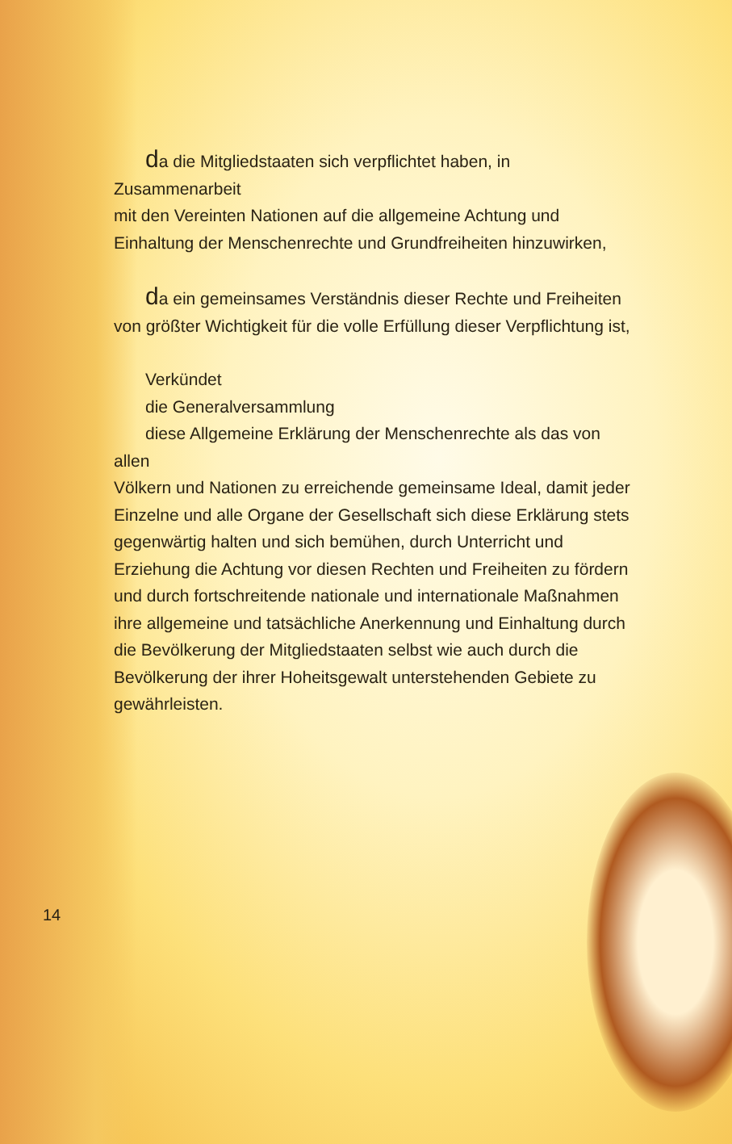da die Mitgliedstaaten sich verpflichtet haben, in Zusammenarbeit
mit den Vereinten Nationen auf die allgemeine Achtung und Einhaltung der Menschenrechte und Grundfreiheiten hinzuwirken,
da ein gemeinsames Verständnis dieser Rechte und Freiheiten
von größter Wichtigkeit für die volle Erfüllung dieser Verpflichtung ist,
Verkündet
die Generalversammlung
diese Allgemeine Erklärung der Menschenrechte als das von allen
Völkern und Nationen zu erreichende gemeinsame Ideal, damit jeder Einzelne und alle Organe der Gesellschaft sich diese Erklärung stets gegenwärtig halten und sich bemühen, durch Unterricht und Erziehung die Achtung vor diesen Rechten und Freiheiten zu fördern und durch fortschreitende nationale und internationale Maßnahmen ihre allgemeine und tatsächliche Anerkennung und Einhaltung durch die Bevölkerung der Mitgliedstaaten selbst wie auch durch die Bevölkerung der ihrer Hoheitsgewalt unterstehenden Gebiete zu gewährleisten.
14